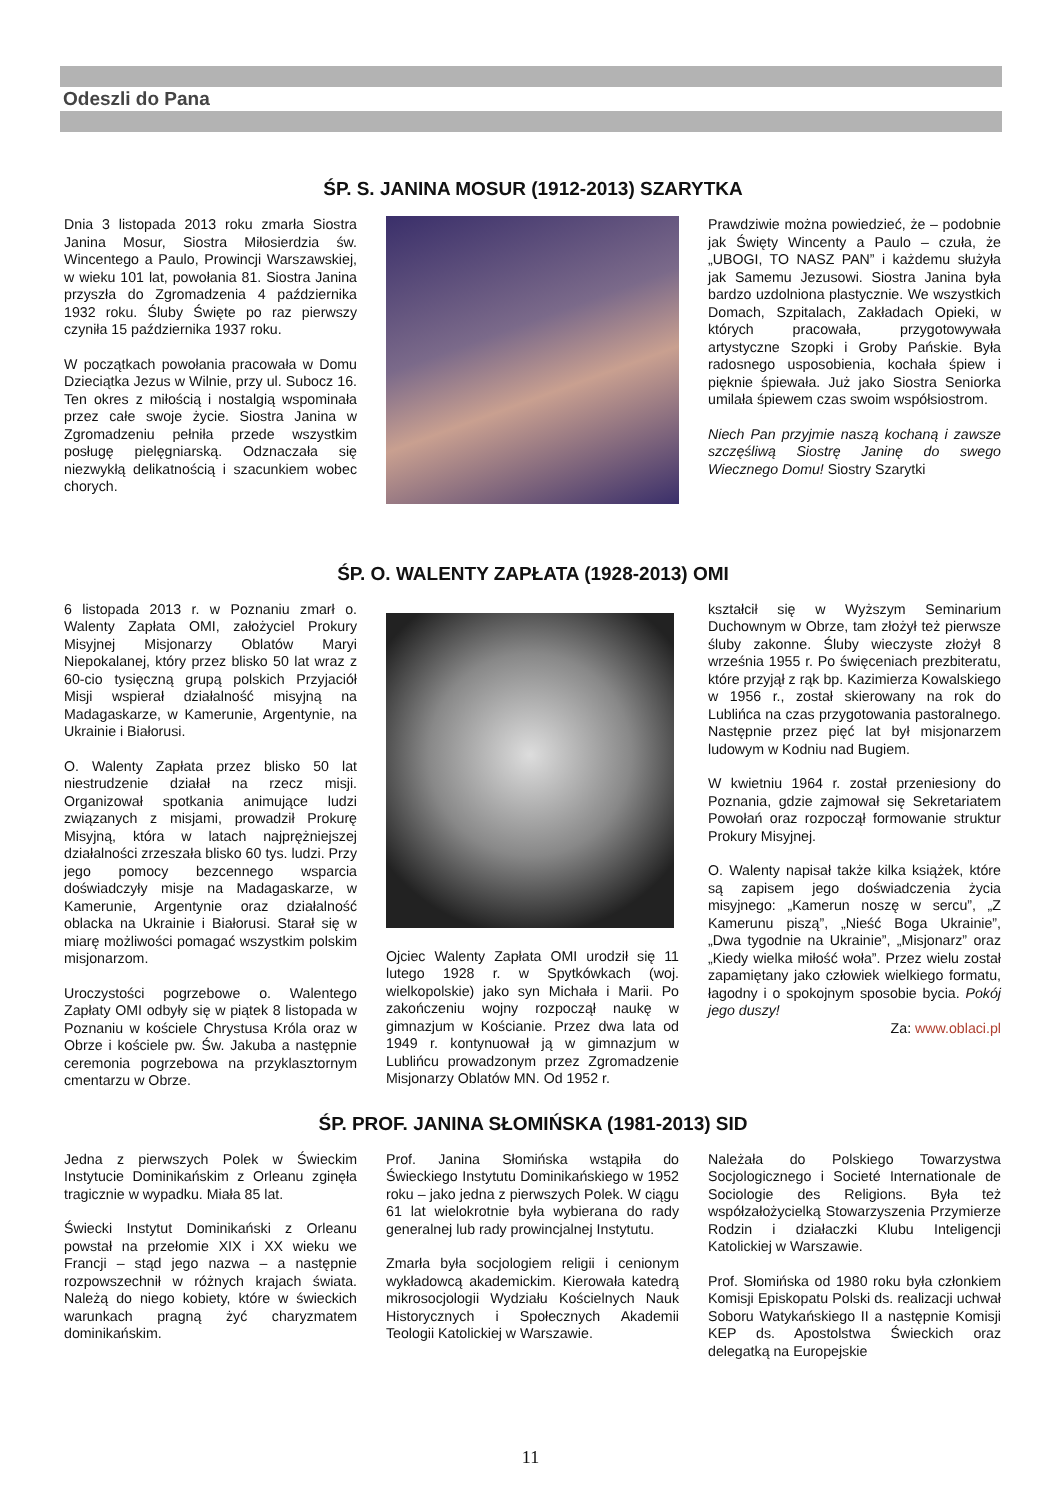Odeszli do Pana
ŚP. S. JANINA MOSUR (1912-2013) SZARYTKA
Dnia 3 listopada 2013 roku zmarła Siostra Janina Mosur, Siostra Miłosierdzia św. Wincentego a Paulo, Prowincji Warszawskiej, w wieku 101 lat, powołania 81. Siostra Janina przyszła do Zgromadzenia 4 października 1932 roku. Śluby Święte po raz pierwszy czyniła 15 października 1937 roku.
W początkach powołania pracowała w Domu Dzieciątka Jezus w Wilnie, przy ul. Subocz 16. Ten okres z miłością i nostalgią wspominała przez całe swoje życie. Siostra Janina w Zgromadzeniu pełniła przede wszystkim posługę pielęgniarską. Odznaczała się niezwykłą delikatnością i szacunkiem wobec chorych.
Prawdziwie można powiedzieć, że – podobnie jak Święty Wincenty a Paulo – czuła, że „UBOGI, TO NASZ PAN” i każdemu służyła jak Samemu Jezusowi. Siostra Janina była bardzo uzdolniona plastycznie. We wszystkich Domach, Szpitalach, Zakładach Opieki, w których pracowała, przygotowywała artystyczne Szopki i Groby Pańskie. Była radosnego usposobienia, kochała śpiew i pięknie śpiewała. Już jako Siostra Seniorka umilała śpiewem czas swoim współsiostrom.
Niech Pan przyjmie naszą kochaną i zawsze szczęśliwą Siostrę Janinę do swego Wiecznego Domu! Siostry Szarytki
ŚP. O. WALENTY ZAPŁATA (1928-2013) OMI
6 listopada 2013 r. w Poznaniu zmarł o. Walenty Zapłata OMI, założyciel Prokury Misyjnej Misjonarzy Oblatów Maryi Niepokalanej, który przez blisko 50 lat wraz z 60-cio tysięczną grupą polskich Przyjaciół Misji wspierał działalność misyjną na Madagaskarze, w Kamerunie, Argentynie, na Ukrainie i Białorusi.
O. Walenty Zapłata przez blisko 50 lat niestrudzenie działał na rzecz misji. Organizował spotkania animujące ludzi związanych z misjami, prowadził Prokurę Misyjną, która w latach najprężniejszej działalności zrzeszała blisko 60 tys. ludzi. Przy jego pomocy bezcennego wsparcia doświadczyły misje na Madagaskarze, w Kamerunie, Argentynie oraz działalność oblacka na Ukrainie i Białorusi. Starał się w miarę możliwości pomagać wszystkim polskim misjonarzom.
Uroczystości pogrzebowe o. Walentego Zapłaty OMI odbyły się w piątek 8 listopada w Poznaniu w kościele Chrystusa Króla oraz w Obrze i kościele pw. Św. Jakuba a następnie ceremonia pogrzebowa na przyklasztornym cmentarzu w Obrze.
Ojciec Walenty Zapłata OMI urodził się 11 lutego 1928 r. w Spytkówkach (woj. wielkopolskie) jako syn Michała i Marii. Po zakończeniu wojny rozpoczął naukę w gimnazjum w Kościanie. Przez dwa lata od 1949 r. kontynuował ją w gimnazjum w Lublińcu prowadzonym przez Zgromadzenie Misjonarzy Oblatów MN. Od 1952 r.
kształcił się w Wyższym Seminarium Duchownym w Obrze, tam złożył też pierwsze śluby zakonne. Śluby wieczyste złożył 8 września 1955 r. Po święceniach prezbiteratu, które przyjął z rąk bp. Kazimierza Kowalskiego w 1956 r., został skierowany na rok do Lublińca na czas przygotowania pastoralnego. Następnie przez pięć lat był misjonarzem ludowym w Kodniu nad Bugiem.
W kwietniu 1964 r. został przeniesiony do Poznania, gdzie zajmował się Sekretariatem Powołań oraz rozpoczął formowanie struktur Prokury Misyjnej.
O. Walenty napisał także kilka książek, które są zapisem jego doświadczenia życia misyjnego: „Kamerun noszę w sercu”, „Z Kamerunu piszą”, „Nieść Boga Ukrainie”, „Dwa tygodnie na Ukrainie”, „Misjonarz” oraz „Kiedy wielka miłość woła”. Przez wielu został zapamiętany jako człowiek wielkiego formatu, łagodny i o spokojnym sposobie bycia. Pokój jego duszy!
Za: www.oblaci.pl
ŚP. PROF. JANINA SŁOMIŃSKA (1981-2013) SID
Jedna z pierwszych Polek w Świeckim Instytucie Dominikańskim z Orleanu zginęła tragicznie w wypadku. Miała 85 lat.
Świecki Instytut Dominikański z Orleanu powstał na przełomie XIX i XX wieku we Francji – stąd jego nazwa – a następnie rozpowszechnił w różnych krajach świata. Należą do niego kobiety, które w świeckich warunkach pragną żyć charyzmatem dominikańskim.
Prof. Janina Słomińska wstąpiła do Świeckiego Instytutu Dominikańskiego w 1952 roku – jako jedna z pierwszych Polek. W ciągu 61 lat wielokrotnie była wybierana do rady generalnej lub rady prowincjalnej Instytutu.
Zmarła była socjologiem religii i cenionym wykładowcą akademickim. Kierowała katedrą mikrosocjologii Wydziału Kościelnych Nauk Historycznych i Społecznych Akademii Teologii Katolickiej w Warszawie.
Należała do Polskiego Towarzystwa Socjologicznego i Societé Internationale de Sociologie des Religions. Była też współzałożycielką Stowarzyszenia Przymierze Rodzin i działaczki Klubu Inteligencji Katolickiej w Warszawie.
Prof. Słomińska od 1980 roku była członkiem Komisji Episkopatu Polski ds. realizacji uchwał Soboru Watykańskiego II a następnie Komisji KEP ds. Apostolstwa Świeckich oraz delegatką na Europejskie
11